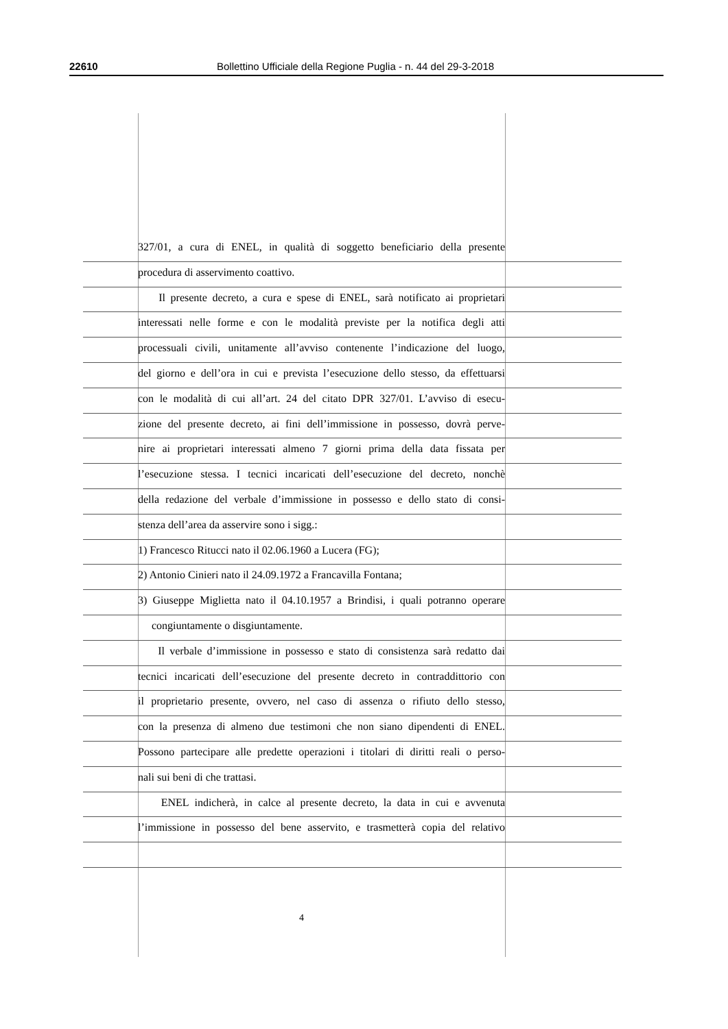22610 Bollettino Ufficiale della Regione Puglia - n. 44 del 29-3-2018
327/01, a cura di ENEL, in qualità di soggetto beneficiario della presente
procedura di asservimento coattivo.
Il presente decreto, a cura e spese di ENEL, sarà notificato ai proprietari
interessati nelle forme e con le modalità previste per la notifica degli atti
processuali civili, unitamente all’avviso contenente l’indicazione del luogo,
del giorno e dell’ora in cui e prevista l’esecuzione dello stesso, da effettuarsi
con le modalità di cui all’art. 24 del citato DPR 327/01. L’avviso di esecu-
zione del presente decreto, ai fini dell’immissione in possesso, dovrà perve-
nire ai proprietari interessati almeno 7 giorni prima della data fissata per
l’esecuzione stessa. I tecnici incaricati dell’esecuzione del decreto, nonchè
della redazione del verbale d’immissione in possesso e dello stato di consi-
stenza dell’area da asservire sono i sigg.:
1) Francesco Ritucci nato il 02.06.1960 a Lucera (FG);
2) Antonio Cinieri nato il 24.09.1972 a Francavilla Fontana;
3) Giuseppe Miglietta nato il 04.10.1957 a Brindisi, i quali potranno operare
congiuntamente o disgiuntamente.
Il verbale d’immissione in possesso e stato di consistenza sarà redatto dai
tecnici incaricati dell’esecuzione del presente decreto in contraddittorio con
il proprietario presente, ovvero, nel caso di assenza o rifiuto dello stesso,
con la presenza di almeno due testimoni che non siano dipendenti di ENEL.
Possono partecipare alle predette operazioni i titolari di diritti reali o perso-
nali sui beni di che trattasi.
ENEL indicherà, in calce al presente decreto, la data in cui e avvenuta
l’immissione in possesso del bene asservito, e trasmetterà copia del relativo
4